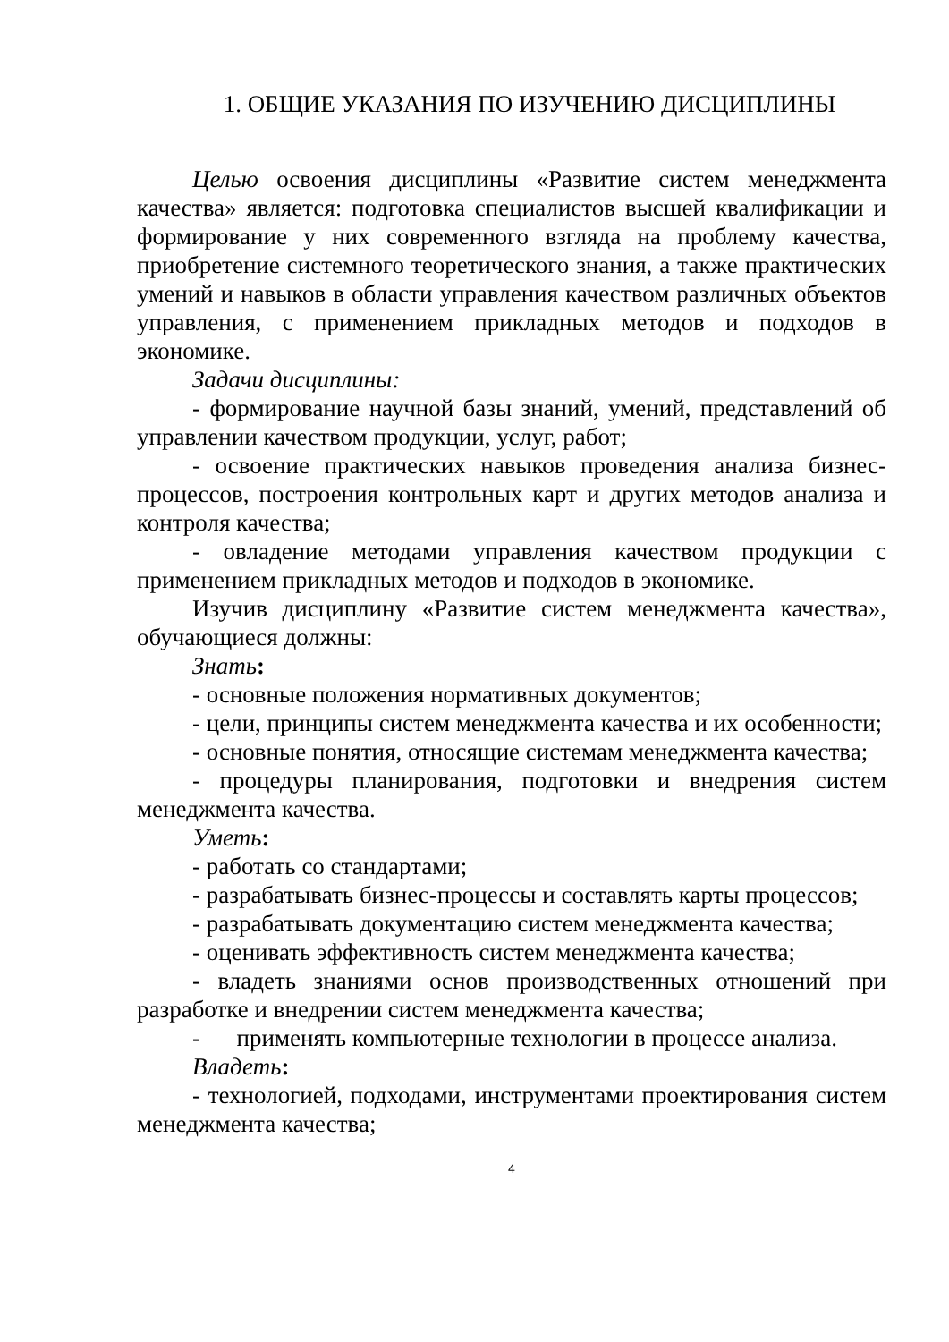1. ОБЩИЕ УКАЗАНИЯ ПО ИЗУЧЕНИЮ ДИСЦИПЛИНЫ
Целью освоения дисциплины «Развитие систем менеджмента качества» является: подготовка специалистов высшей квалификации и формирование у них современного взгляда на проблему качества, приобретение системного теоретического знания, а также практических умений и навыков в области управления качеством различных объектов управления, с применением прикладных методов и подходов в экономике.
Задачи дисциплины:
- формирование научной базы знаний, умений, представлений об управлении качеством продукции, услуг, работ;
- освоение практических навыков проведения анализа бизнес-процессов, построения контрольных карт и других методов анализа и контроля качества;
- овладение методами управления качеством продукции с применением прикладных методов и подходов в экономике.
Изучив дисциплину «Развитие систем менеджмента качества», обучающиеся должны:
Знать:
- основные положения нормативных документов;
- цели, принципы систем менеджмента качества и их особенности;
- основные понятия, относящие системам менеджмента качества;
- процедуры планирования, подготовки и внедрения систем менеджмента качества.
Уметь:
- работать со стандартами;
- разрабатывать бизнес-процессы и составлять карты процессов;
- разрабатывать документацию систем менеджмента качества;
- оценивать эффективность систем менеджмента качества;
- владеть знаниями основ производственных отношений при разработке и внедрении систем менеджмента качества;
- применять компьютерные технологии в процессе анализа.
Владеть:
- технологией, подходами, инструментами проектирования систем менеджмента качества;
4